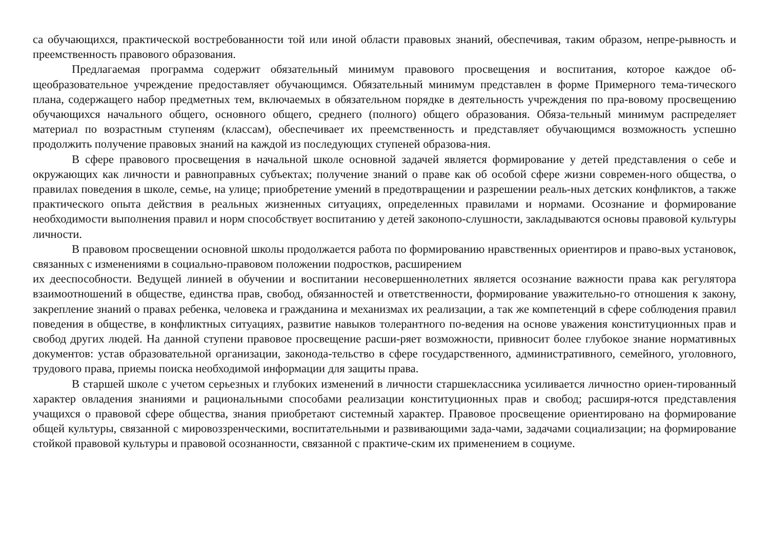са обучающихся, практической востребованности той или иной области правовых знаний, обеспечивая, таким образом, непре-рывность и преемственность правового образования.
Предлагаемая программа содержит обязательный минимум правового просвещения и воспитания, которое каждое об-щеобразовательное учреждение предоставляет обучающимся. Обязательный минимум представлен в форме Примерного тема-тического плана, содержащего набор предметных тем, включаемых в обязательном порядке в деятельность учреждения по пра-вовому просвещению обучающихся начального общего, основного общего, среднего (полного) общего образования. Обяза-тельный минимум распределяет материал по возрастным ступеням (классам), обеспечивает их преемственность и представляет обучающимся возможность успешно продолжить получение правовых знаний на каждой из последующих ступеней образова-ния.
В сфере правового просвещения в начальной школе основной задачей является формирование у детей представления о себе и окружающих как личности и равноправных субъектах; получение знаний о праве как об особой сфере жизни современ-ного общества, о правилах поведения в школе, семье, на улице; приобретение умений в предотвращении и разрешении реаль-ных детских конфликтов, а также практического опыта действия в реальных жизненных ситуациях, определенных правилами и нормами. Осознание и формирование необходимости выполнения правил и норм способствует воспитанию у детей законопо-слушности, закладываются основы правовой культуры личности.
В правовом просвещении основной школы продолжается работа по формированию нравственных ориентиров и право-вых установок, связанных с изменениями в социально-правовом положении подростков, расширением
их дееспособности. Ведущей линией в обучении и воспитании несовершеннолетних является осознание важности права как регулятора взаимоотношений в обществе, единства прав, свобод, обязанностей и ответственности, формирование уважительно-го отношения к закону, закрепление знаний о правах ребенка, человека и гражданина и механизмах их реализации, а так же компетенций в сфере соблюдения правил поведения в обществе, в конфликтных ситуациях, развитие навыков толерантного по-ведения на основе уважения конституционных прав и свобод других людей. На данной ступени правовое просвещение расши-ряет возможности, привносит более глубокое знание нормативных документов: устав образовательной организации, законода-тельство в сфере государственного, административного, семейного, уголовного, трудового права, приемы поиска необходимой информации для защиты права.
В старшей школе с учетом серьезных и глубоких изменений в личности старшеклассника усиливается личностно ориен-тированный характер овладения знаниями и рациональными способами реализации конституционных прав и свобод; расширя-ются представления учащихся о правовой сфере общества, знания приобретают системный характер. Правовое просвещение ориентировано на формирование общей культуры, связанной с мировоззренческими, воспитательными и развивающими зада-чами, задачами социализации; на формирование стойкой правовой культуры и правовой осознанности, связанной с практиче-ским их применением в социуме.